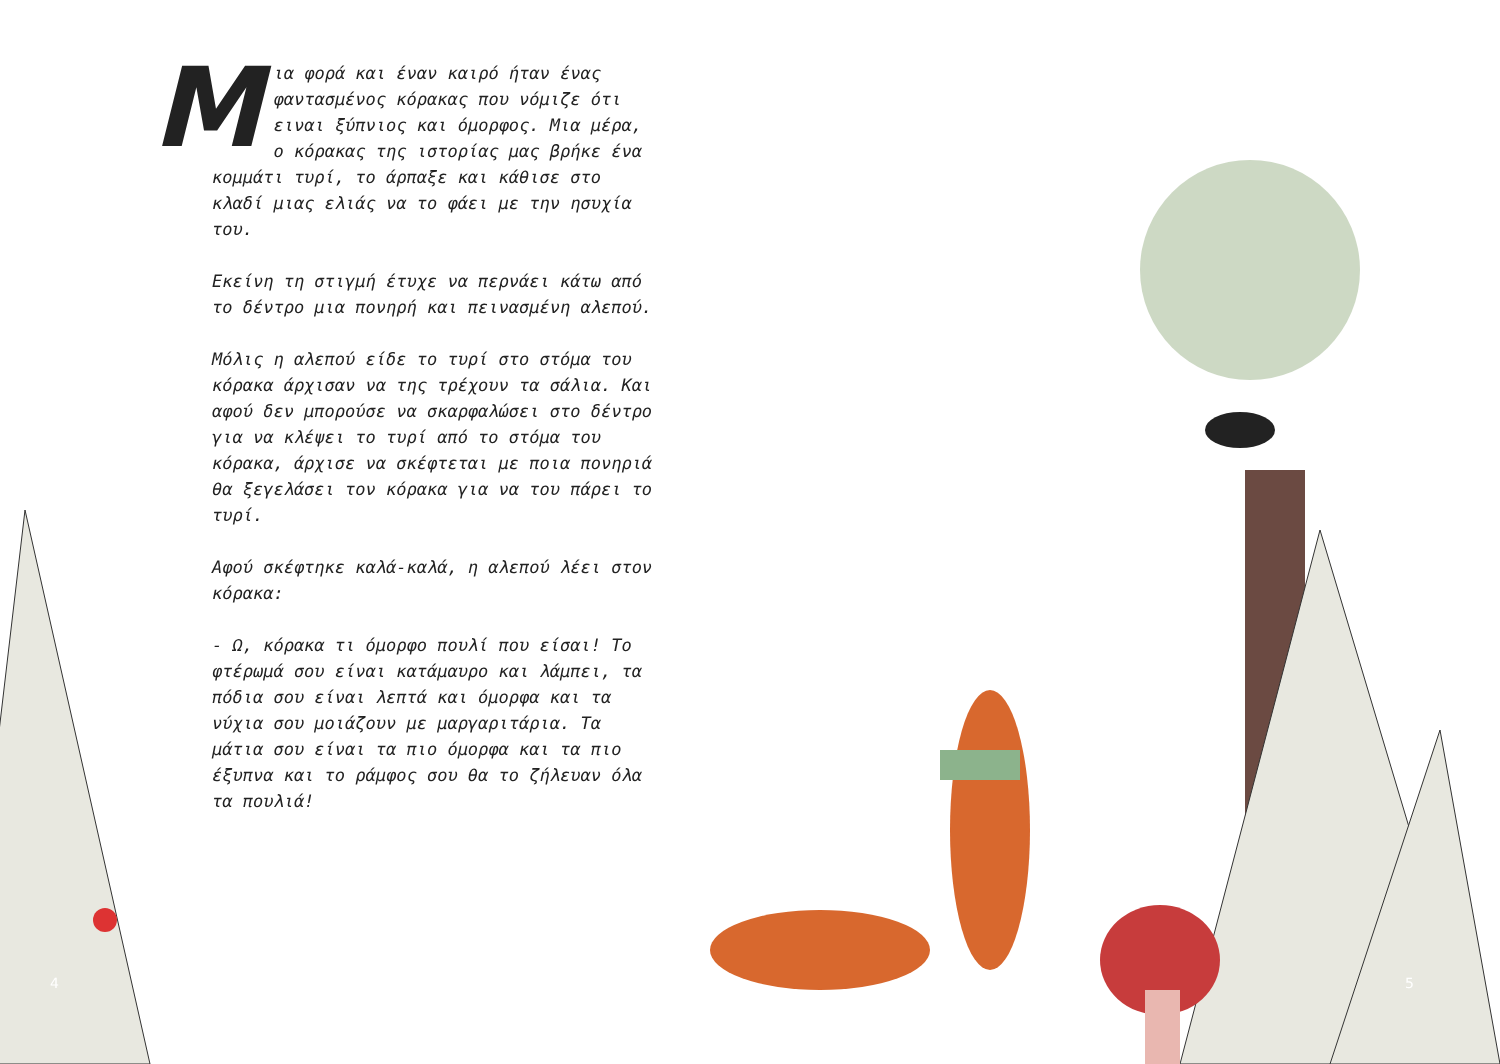Mια φορά και έναν καιρό ήταν ένας φαντασμένος κόρακας που νόμιζε ότι ειναι ξύπνιος και όμορφος. Μια μέρα, ο κόρακας της ιστορίας μας βρήκε ένα κομμάτι τυρί, το άρπαξε και κάθισε στο κλαδί μιας ελιάς να το φάει με την ησυχία του.
Εκείνη τη στιγμή έτυχε να περνάει κάτω από το δέντρο μια πονηρή και πεινασμένη αλεπού.
Μόλις η αλεπού είδε το τυρί στο στόμα του κόρακα άρχισαν να της τρέχουν τα σάλια. Και αφού δεν μπορούσε να σκαρφαλώσει στο δέντρο για να κλέψει το τυρί από το στόμα του κόρακα, άρχισε να σκέφτεται με ποια πονηριά θα ξεγελάσει τον κόρακα για να του πάρει το τυρί.
Αφού σκέφτηκε καλά-καλά, η αλεπού λέει στον κόρακα:
- Ω, κόρακα τι όμορφο πουλί που είσαι! Το φτέρωμά σου είναι κατάμαυρο και λάμπει, τα πόδια σου είναι λεπτά και όμορφα και τα νύχια σου μοιάζουν με μαργαριτάρια. Τα μάτια σου είναι τα πιο όμορφα και τα πιο έξυπνα και το ράμφος σου θα το ζήλευαν όλα τα πουλιά!
4 5